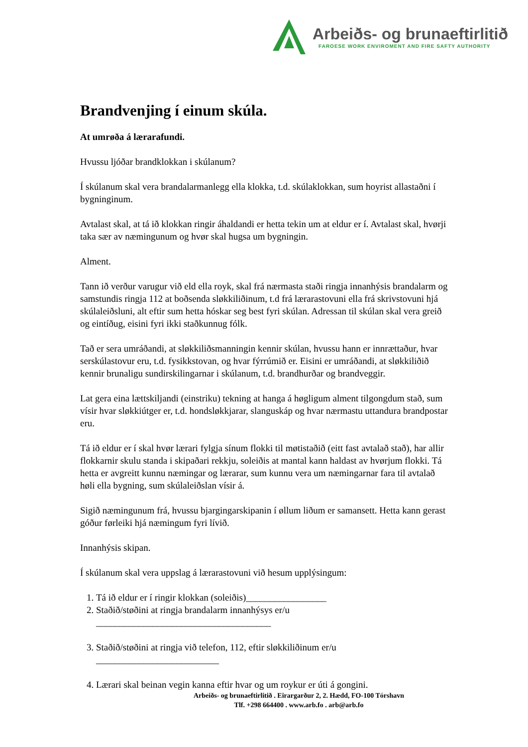Arbeiðs- og brunaeftirlitið
FAROESE WORK ENVIROMENT AND FIRE SAFTY AUTHORITY
Brandvenjing í einum skúla.
At umrøða á lærarafundi.
Hvussu ljóðar brandklokkan i skúlanum?
Í skúlanum skal vera brandalarmanlegg ella klokka, t.d. skúlaklokkan, sum hoyrist allastaðni í bygninginum.
Avtalast skal, at tá ið klokkan ringir áhaldandi er hetta tekin um at eldur er í. Avtalast skal, hvørji taka sær av næmingunum og hvør skal hugsa um bygningin.
Alment.
Tann ið verður varugur við eld ella royk, skal frá nærmasta staði ringja innanhýsis brandalarm og samstundis ringja 112 at boðsenda sløkkiliðinum, t.d frá lærarastovuni ella frá skrivstovuni hjá skúlaleiðsluni, alt eftir sum hetta hóskar seg best fyri skúlan. Adressan til skúlan skal vera greið og eintíðug, eisini fyri ikki staðkunnug fólk.
Tað er sera umráðandi, at sløkkiliðsmanningin kennir skúlan, hvussu hann er innrættaður, hvar serskúlastovur eru, t.d. fysikkstovan, og hvar fýrrúmið er. Eisini er umráðandi, at sløkkiliðið kennir brunaligu sundirskilingarnar i skúlanum, t.d. brandhurðar og brandveggir.
Lat gera eina lættskiljandi (einstriku) tekning at hanga á høgligum alment tilgongdum stað, sum vísir hvar sløkkiútger er, t.d. hondsløkkjarar, slanguskáp og hvar nærmastu uttandura brandpostar eru.
Tá ið eldur er í skal hvør lærari fylgja sínum flokki til møtistaðið (eitt fast avtalað stað), har allir flokkarnir skulu standa i skipaðari rekkju, soleiðis at mantal kann haldast av hvørjum flokki. Tá hetta er avgreitt kunnu næmingar og lærarar, sum kunnu vera um næmingarnar fara til avtalað høli ella bygning, sum skúlaleiðslan vísir á.
Sigið næmingunum frá, hvussu bjargingarskipanin í øllum liðum er samansett. Hetta kann gerast góður førleiki hjá næmingum fyri lívið.
Innanhýsis skipan.
Í skúlanum skal vera uppslag á lærarastovuni við hesum upplýsingum:
1. Tá ið eldur er í ringir klokkan (soleiðis)_________________
2. Staðið/støðini at ringja brandalarm innanhýsys er/u
_____________________________________
3. Staðið/støðini at ringja við telefon, 112, eftir sløkkiliðinum er/u
__________________________
4. Lærari skal beinan vegin kanna eftir hvar og um roykur er úti á gongini.
Arbeiðs- og brunaeftirlitið . Eirargarður 2, 2. Hædd, FO-100 Tórshavn
Tlf. +298 664400 . www.arb.fo . arb@arb.fo